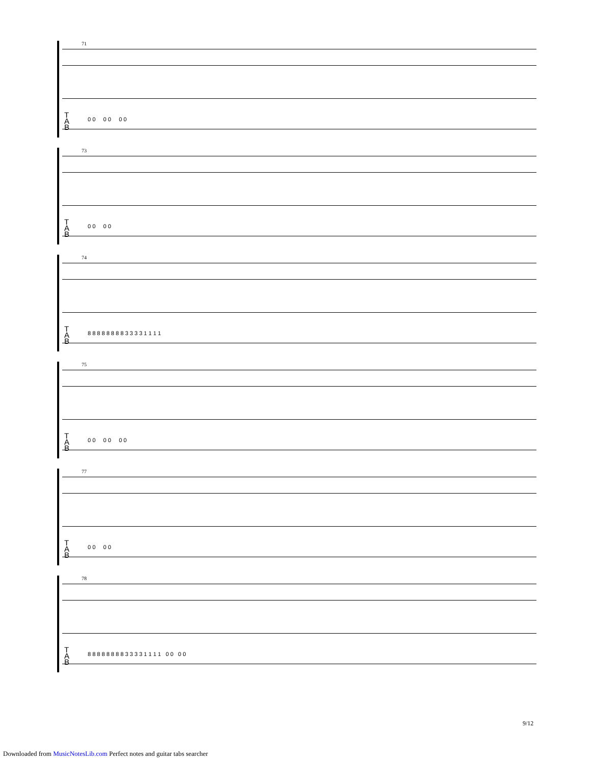71
T
A
B
0 0 0 0 0 0
73
T
A
B
0 0 0 0
74
T
A
B
8 8 8 8 8 8 8 8 3 3 3 3 1 1 1 1
75
T
A
B
0 0 0 0 0 0
77
T
A
B
0 0 0 0
78
T
A
B
8 8 8 8 8 8 8 8 3 3 3 3 1 1 1 1 0 0 0 0
9/12
Downloaded from MusicNotesLib.com Perfect notes and guitar tabs searcher